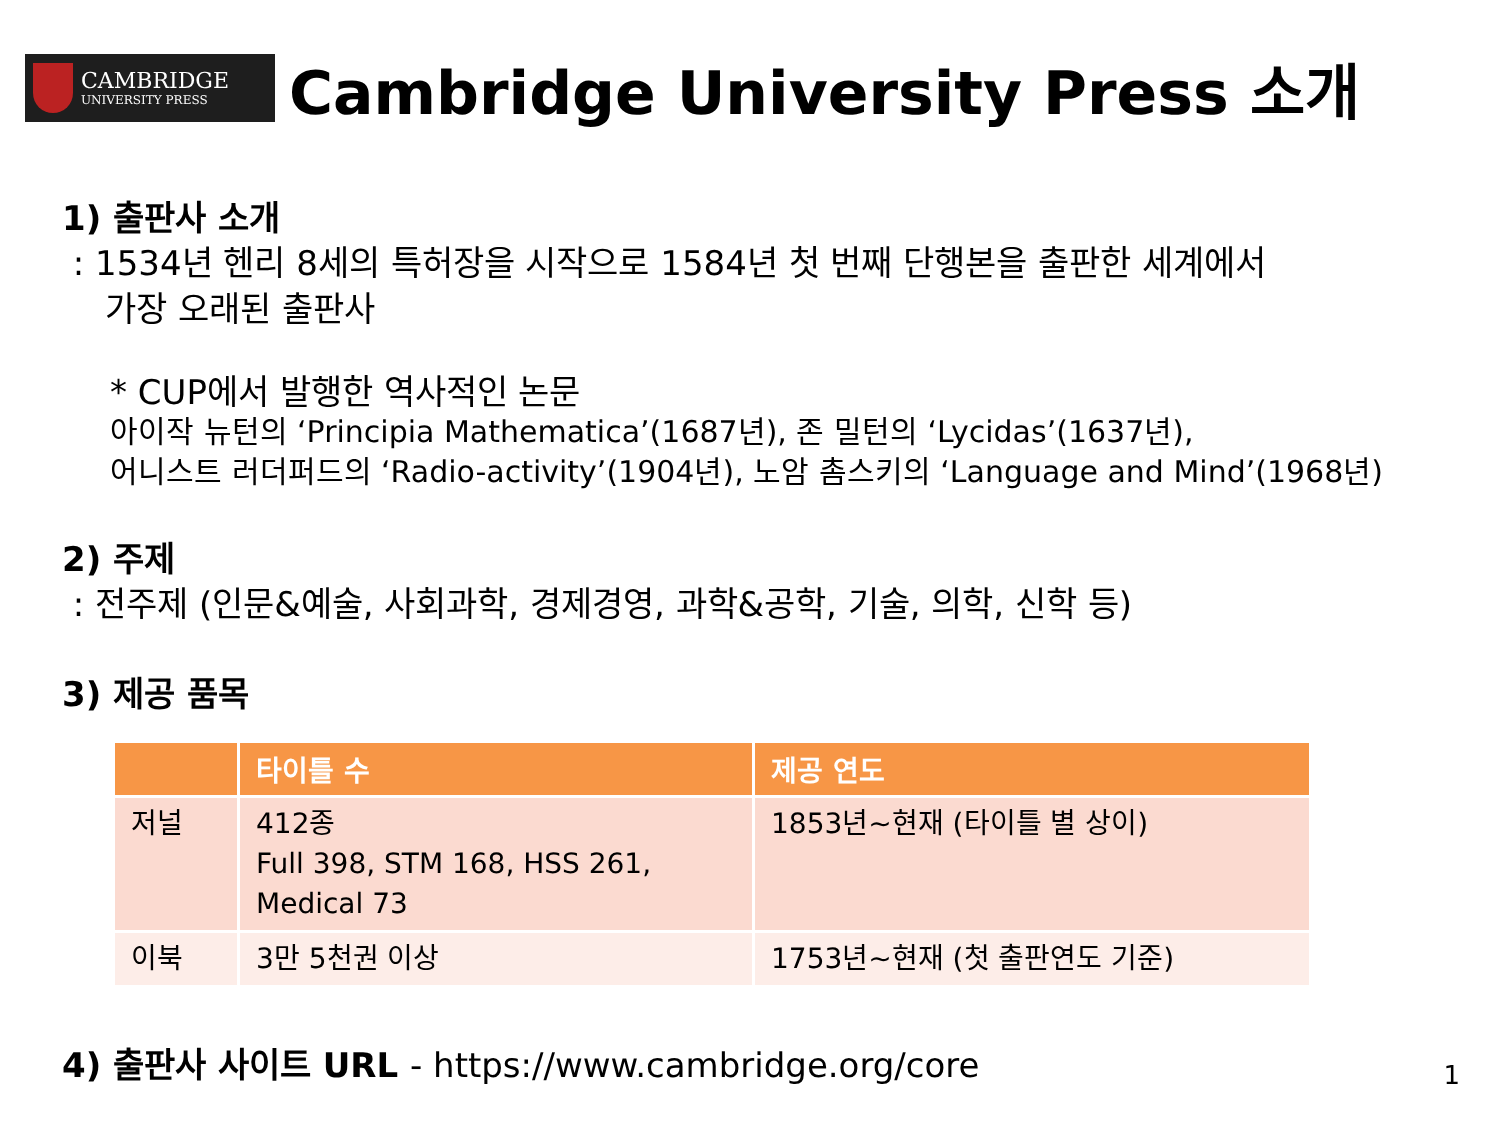CAMBRIDGE
UNIVERSITY PRESS
Cambridge University Press 소개
1) 출판사 소개
: 1534년 헨리 8세의 특허장을 시작으로 1584년 첫 번째 단행본을 출판한 세계에서
가장 오래된 출판사
* CUP에서 발행한 역사적인 논문
아이작 뉴턴의 ‘Principia Mathematica’(1687년), 존 밀턴의 ‘Lycidas’(1637년),
어니스트 러더퍼드의 ‘Radio-activity’(1904년), 노암 촘스키의 ‘Language and Mind’(1968년)
2) 주제
: 전주제 (인문&예술, 사회과학, 경제경영, 과학&공학, 기술, 의학, 신학 등)
3) 제공 품목
| | 타이틀 수 | 제공 연도 |
| --- | --- | --- |
| 저널 | 412종 Full 398, STM 168, HSS 261, Medical 73 | 1853년~현재 (타이틀 별 상이) |
| 이북 | 3만 5천권 이상 | 1753년~현재 (첫 출판연도 기준) |
4) 출판사 사이트 URL - https://www.cambridge.org/core
1